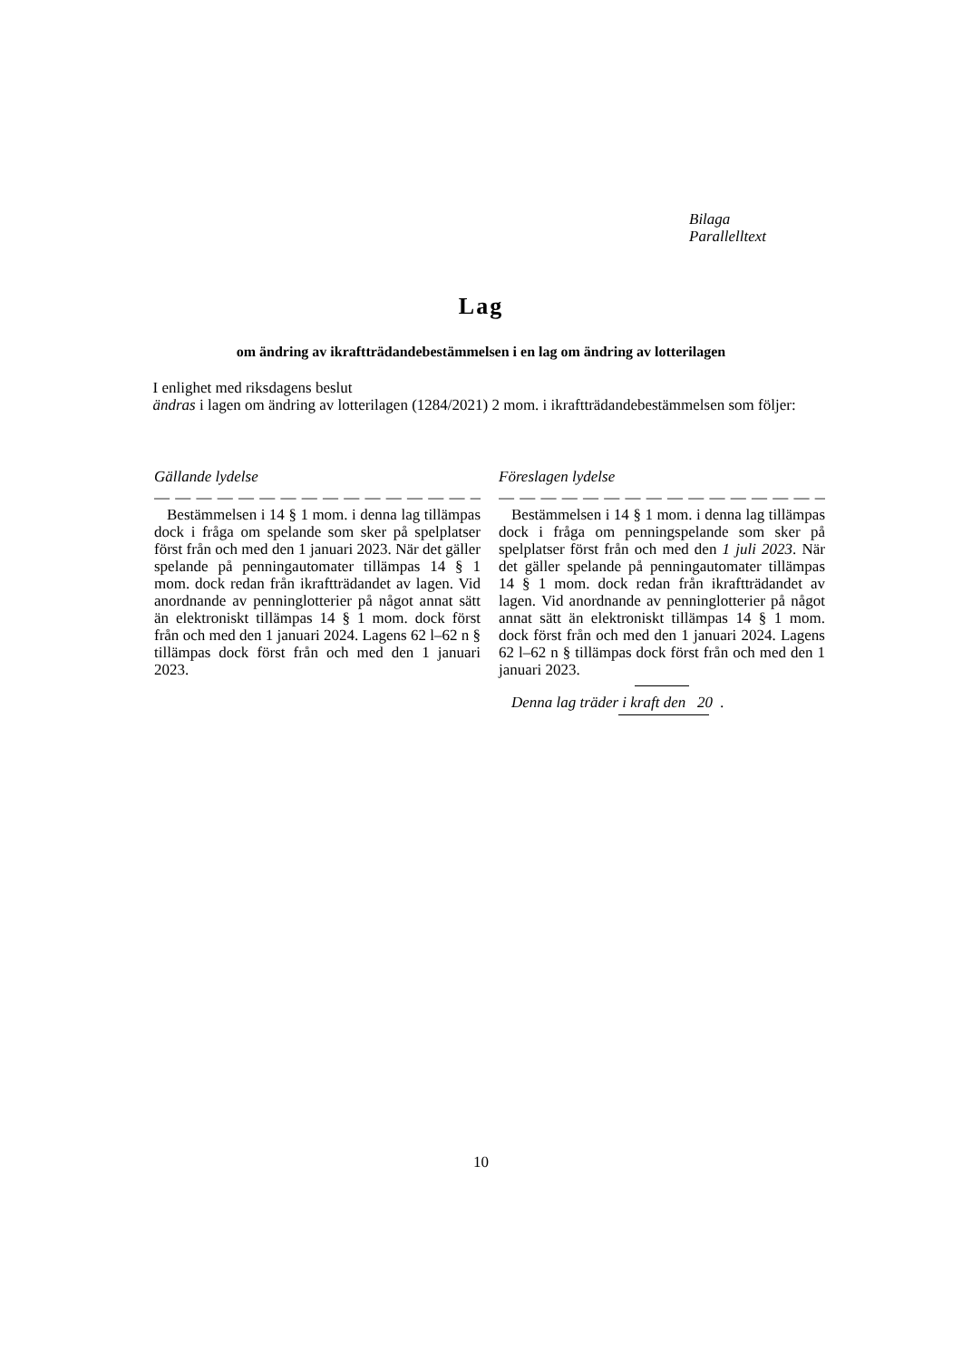Bilaga
Parallelltext
Lag
om ändring av ikraftträdandebestämmelsen i en lag om ändring av lotterilagen
I enlighet med riksdagens beslut
ändras i lagen om ändring av lotterilagen (1284/2021) 2 mom. i ikraftträdandebestämmelsen som följer:
Gällande lydelse
— — — — — — — — — — — — — — — — —
Bestämmelsen i 14 § 1 mom. i denna lag tillämpas dock i fråga om spelande som sker på spelplatser först från och med den 1 januari 2023. När det gäller spelande på penningautomater tillämpas 14 § 1 mom. dock redan från ikraftträdandet av lagen. Vid anordnande av penninglotterier på något annat sätt än elektroniskt tillämpas 14 § 1 mom. dock först från och med den 1 januari 2024. Lagens 62 l–62 n § tillämpas dock först från och med den 1 januari 2023.
Föreslagen lydelse
— — — — — — — — — — — — — — — — — —
Bestämmelsen i 14 § 1 mom. i denna lag tillämpas dock i fråga om penningspelande som sker på spelplatser först från och med den 1 juli 2023. När det gäller spelande på penningautomater tillämpas 14 § 1 mom. dock redan från ikraftträdandet av lagen. Vid anordnande av penninglotterier på något annat sätt än elektroniskt tillämpas 14 § 1 mom. dock först från och med den 1 januari 2024. Lagens 62 l–62 n § tillämpas dock först från och med den 1 januari 2023.
Denna lag träder i kraft den 20 .
10